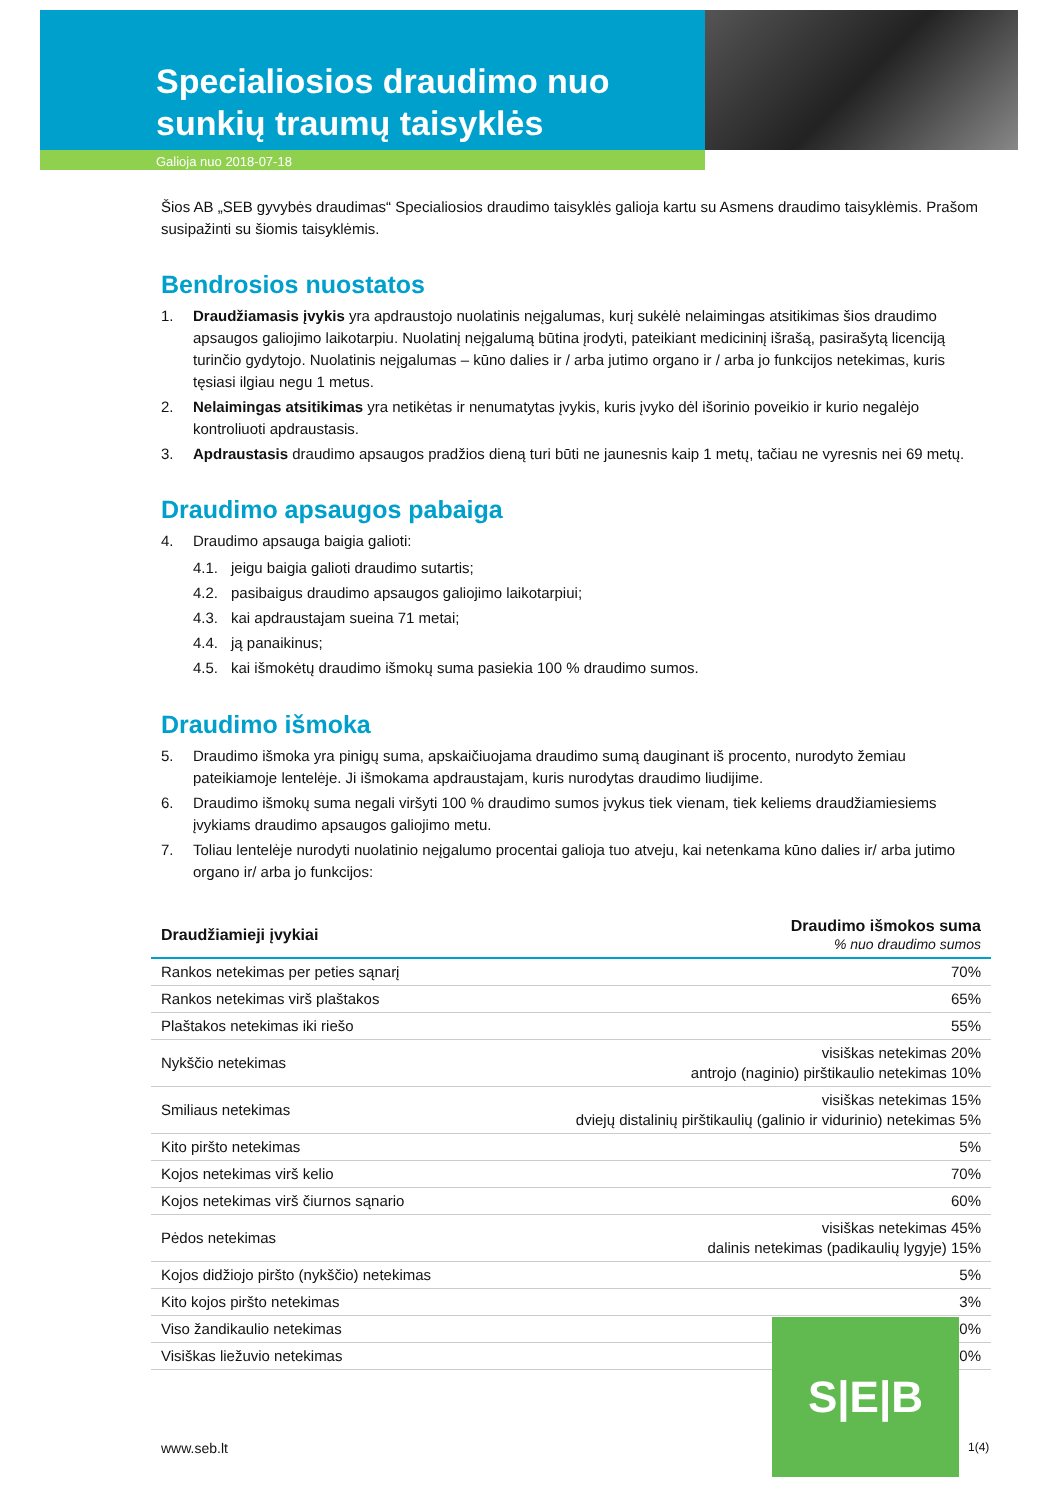Specialiosios draudimo nuo
sunkių traumų taisyklės
Galioja nuo 2018-07-18
Šios AB „SEB gyvybės draudimas“ Specialiosios draudimo taisyklės galioja kartu su Asmens draudimo taisyklėmis. Prašom susipažinti su šiomis taisyklėmis.
Bendrosios nuostatos
1. Draudžiamasis įvykis yra apdraustojo nuolatinis neįgalumas, kurį sukėlė nelaimingas atsitikimas šios draudimo apsaugos galiojimo laikotarpiu. Nuolatinį neįgalumą būtina įrodyti, pateikiant medicininį išrašą, pasirašytą licenciją turinčio gydytojo. Nuolatinis neįgalumas – kūno dalies ir / arba jutimo organo ir / arba jo funkcijos netekimas, kuris tęsiasi ilgiau negu 1 metus.
2. Nelaimingas atsitikimas yra netikėtas ir nenumatytas įvykis, kuris įvyko dėl išorinio poveikio ir kurio negalėjo kontroliuoti apdraustasis.
3. Apdraustasis draudimo apsaugos pradžios dieną turi būti ne jaunesnis kaip 1 metų, tačiau ne vyresnis nei 69 metų.
Draudimo apsaugos pabaiga
4. Draudimo apsauga baigia galioti:
4.1. jeigu baigia galioti draudimo sutartis;
4.2. pasibaigus draudimo apsaugos galiojimo laikotarpiui;
4.3. kai apdraustajam sueina 71 metai;
4.4. ją panaikinus;
4.5. kai išmokėtų draudimo išmokų suma pasiekia 100 % draudimo sumos.
Draudimo išmoka
5. Draudimo išmoka yra pinigų suma, apskaičiuojama draudimo sumą dauginant iš procento, nurodyto žemiau pateikiamoje lentelėje. Ji išmokama apdraustajam, kuris nurodytas draudimo liudijime.
6. Draudimo išmokų suma negali viršyti 100 % draudimo sumos įvykus tiek vienam, tiek keliems draudžiamiesiems įvykiams draudimo apsaugos galiojimo metu.
7. Toliau lentelėje nurodyti nuolatinio neįgalumo procentai galioja tuo atveju, kai netenkama kūno dalies ir/ arba jutimo organo ir/ arba jo funkcijos:
| Draudžiamieji įvykiai | Draudimo išmokos suma % nuo draudimo sumos |
| --- | --- |
| Rankos netekimas per peties sąnarį | 70% |
| Rankos netekimas virš plaštakos | 65% |
| Plaštakos netekimas iki riešo | 55% |
| Nykščio netekimas | visiškas netekimas 20% antrojo (naginio) pirštikaulio netekimas 10% |
| Smiliaus netekimas | visiškas netekimas 15% dviejų distalinių pirštikaulių (galinio ir vidurinio) netekimas 5% |
| Kito piršto netekimas | 5% |
| Kojos netekimas virš kelio | 70% |
| Kojos netekimas virš čiurnos sąnario | 60% |
| Pėdos netekimas | visiškas netekimas 45% dalinis netekimas (padikaulių lygyje) 15% |
| Kojos didžiojo piršto (nykščio) netekimas | 5% |
| Kito kojos piršto netekimas | 3% |
| Viso žandikaulio netekimas | 50% |
| Visiškas liežuvio netekimas | 50% |
S|E|B
www.seb.lt 1(4)